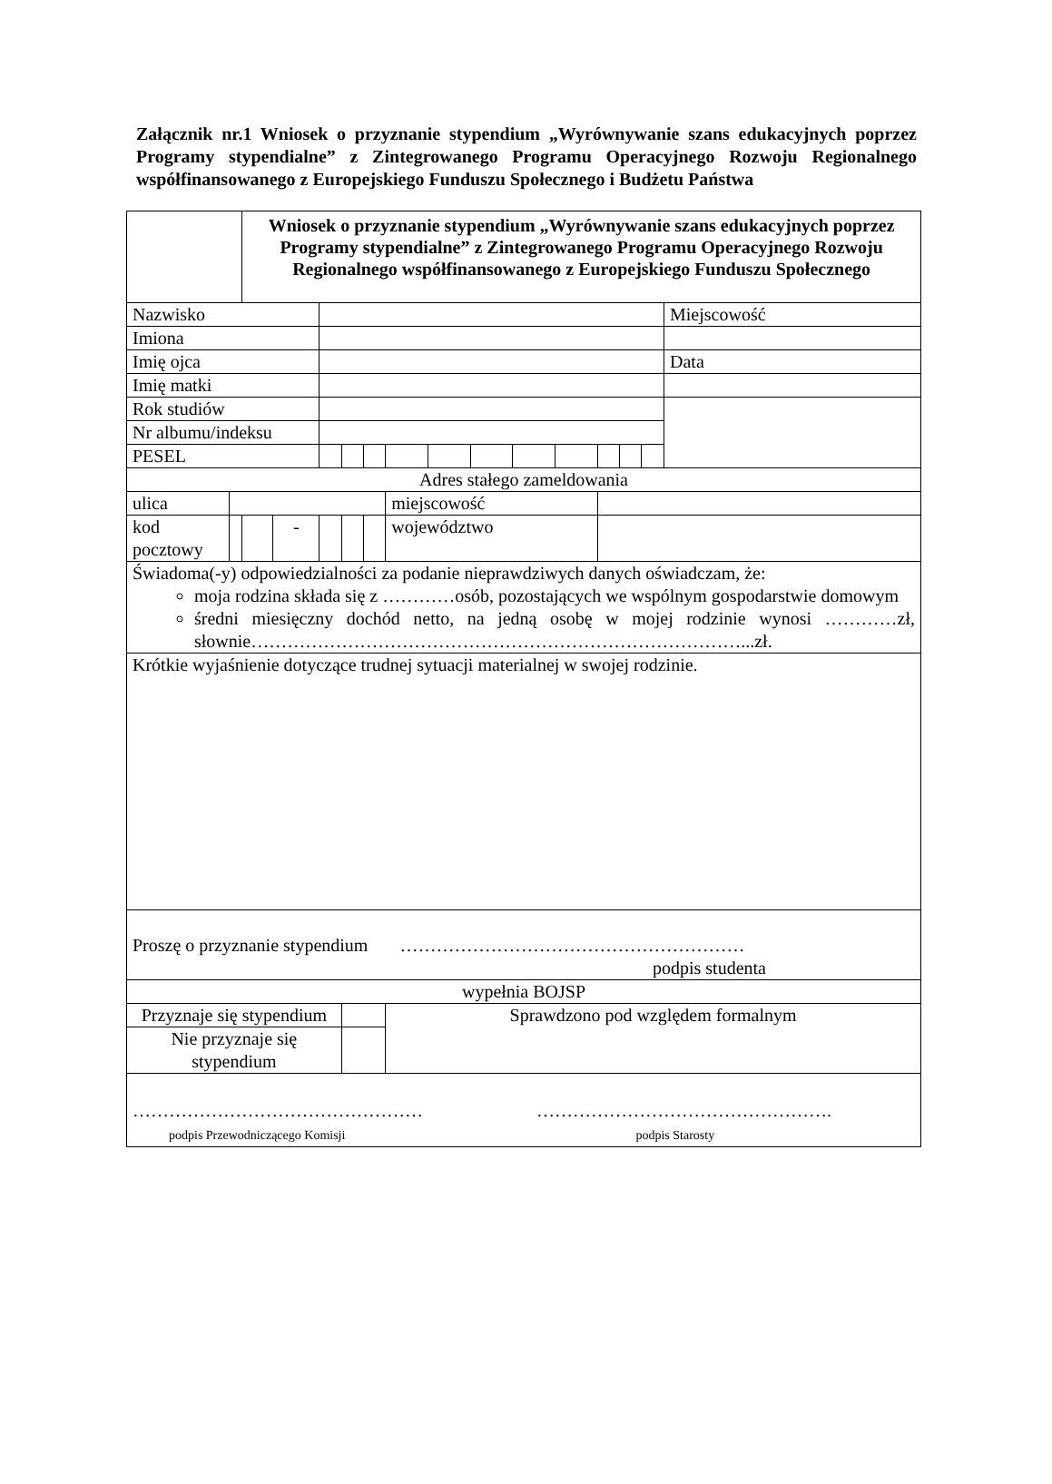Załącznik nr.1 Wniosek o przyznanie stypendium „Wyrównywanie szans edukacyjnych poprzez Programy stypendialne” z Zintegrowanego Programu Operacyjnego Rozwoju Regionalnego współfinansowanego z Europejskiego Funduszu Społecznego i Budżetu Państwa
| | | Wniosek o przyznanie stypendium „Wyrównywanie szans edukacyjnych poprzez Programy stypendialne” z Zintegrowanego Programu Operacyjnego Rozwoju Regionalnego współfinansowanego z Europejskiego Funduszu Społecznego | | | | | | | | | | | | | |
| Nazwisko | | | | | | | | | | | | | | | Miejscowość |
| Imiona | | | | | | | | | | | | | | | |
| Imię ojca | | | | | | | | | | | | | | | Data |
| Imię matki | | | | | | | | | | | | | | | |
| Rok studiów | | | | | | | | | | | | | | | |
| Nr albumu/indeksu | | | | | | | | | | | | | | | |
| PESEL | | | | | | | | | | | | | | | |
| Adres stałego zameldowania | | | | | | | | | | | | | | | |
| ulica | | | | | | | miejscowość | | | | | | | | |
| kod pocztowy | | | - | | | | województwo | | | | | | | | |
| Świadoma(-y) odpowiedzialności za podanie nieprawdziwych danych oświadczam, że: moja rodzina składa się z …………osób, pozostających we wspólnym gospodarstwie domowym średni miesięczny dochód netto, na jedną osobę w mojej rodzinie wynosi …………zł, słownie………………………………………………………………………...zł. | | | | | | | | | | | | | | | |
| Krótkie wyjaśnienie dotyczące trudnej sytuacji materialnej w swojej rodzinie. | | | | | | | | | | | | | | | |
| Proszę o przyznanie stypendium ………………………………………………… podpis studenta | | | | | | | | | | | | | | | |
| wypełnia BOJSP | | | | | | | | | | | | | | | |
| Przyznaje się stypendium | | | | | | | Sprawdzono pod względem formalnym | | | | | | | | |
| Nie przyznaje się stypendium | | | | | | | | | | | | | | | |
| ………………………………………… …………………………………………. podpis Przewodniczącego Komisji podpis Starosty | | | | | | | | | | | | | | | |